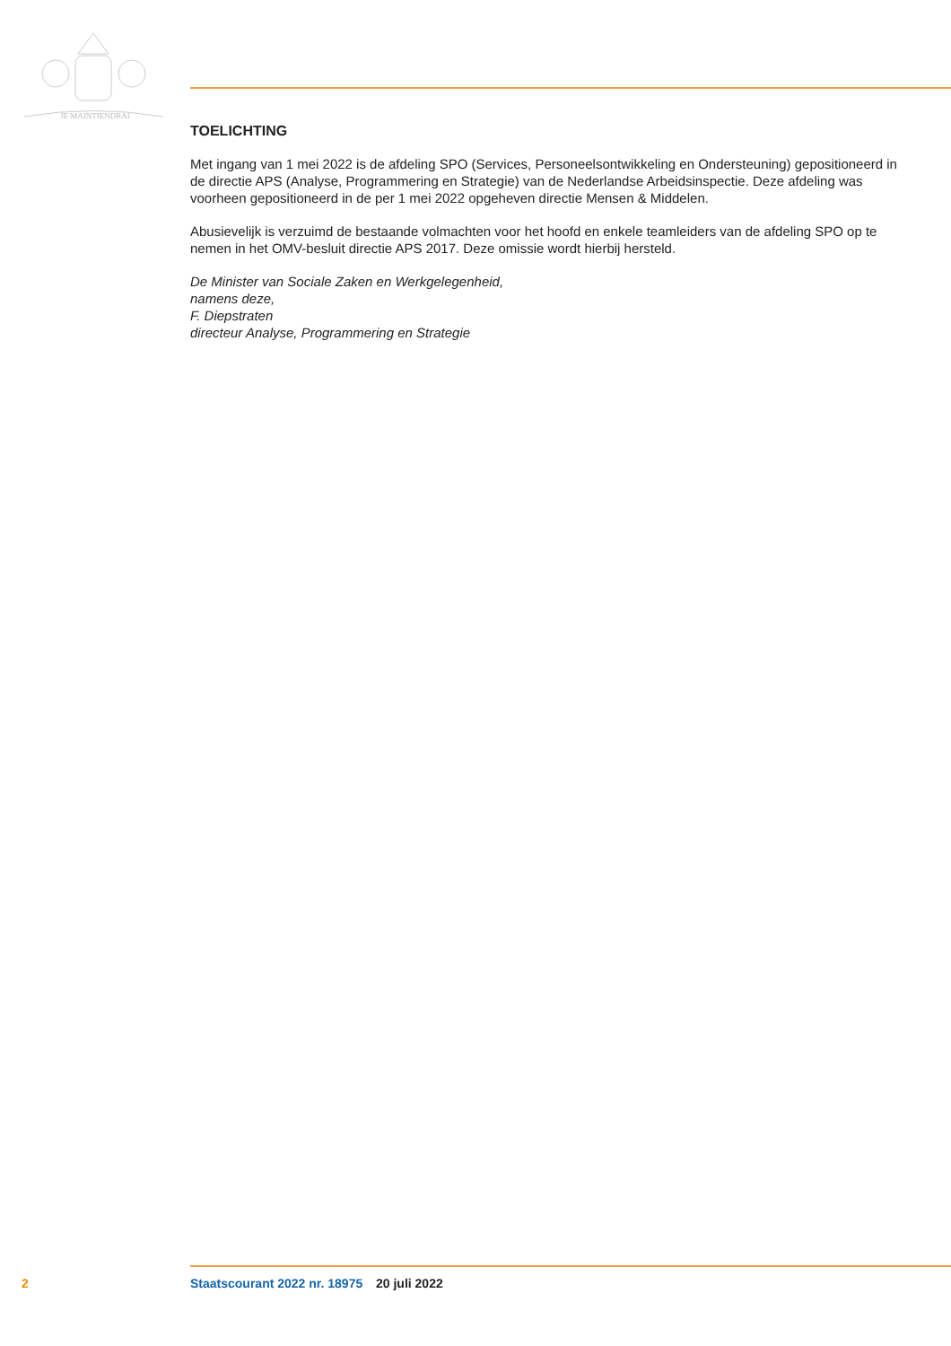JE MAINTIENDRAI
TOELICHTING
Met ingang van 1 mei 2022 is de afdeling SPO (Services, Personeelsontwikkeling en Ondersteuning) gepositioneerd in de directie APS (Analyse, Programmering en Strategie) van de Nederlandse Arbeidsinspectie. Deze afdeling was voorheen gepositioneerd in de per 1 mei 2022 opgeheven directie Mensen & Middelen.
Abusievelijk is verzuimd de bestaande volmachten voor het hoofd en enkele teamleiders van de afdeling SPO op te nemen in het OMV-besluit directie APS 2017. Deze omissie wordt hierbij hersteld.
De Minister van Sociale Zaken en Werkgelegenheid,
namens deze,
F. Diepstraten
directeur Analyse, Programmering en Strategie
2 Staatscourant 2022 nr. 18975 20 juli 2022